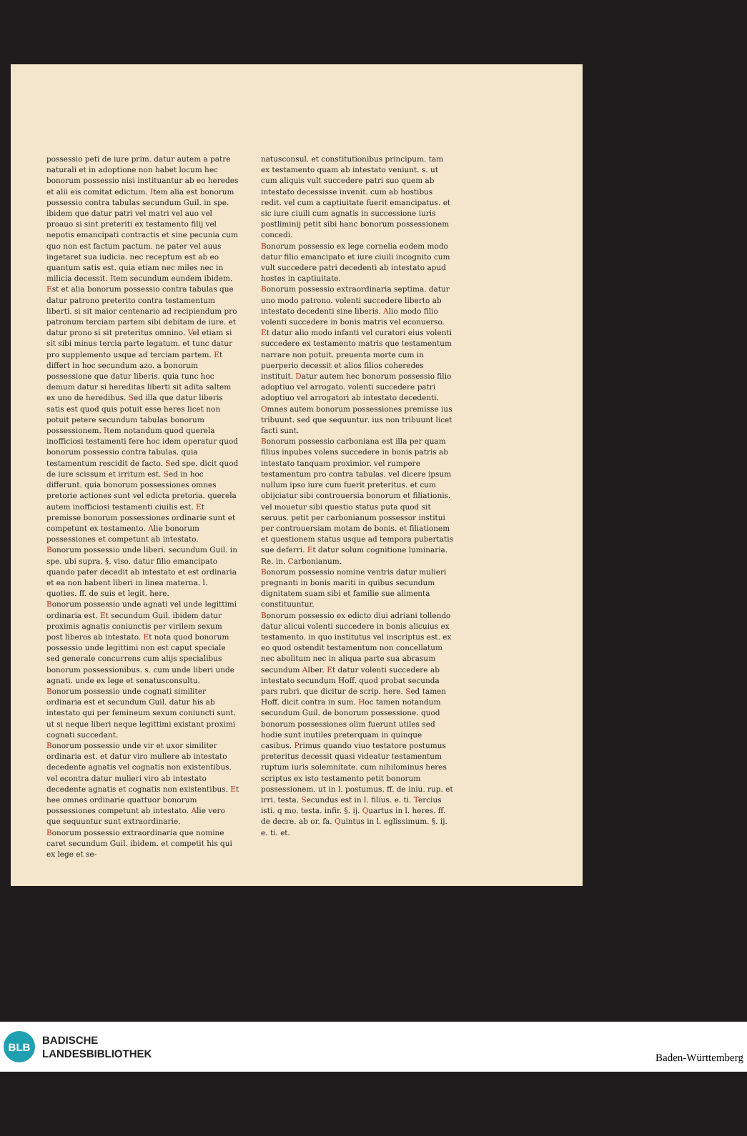possessio peti de iure prim. datur autem a patre naturali et in adoptione non habet locum hec bonorum possessio nisi instituantur ab eo heredes et alii eis comitat edictum. Item alia est bonorum possessio contra tabulas secundum Guil. in spe. ibidem que datur patri vel matri vel auo vel proauo si sint preteriti ex testamento filij vel nepotis emancipati contractis et sine pecunia cum quo non est factum pactum. ne pater vel auus ingetaret sua iudicia. nec receptum est ab eo quantum satis est. quia etiam nec miles nec in milicia decessit. Item secundum eundem ibidem. Est et alia bonorum possessio contra tabulas que datur patrono preterito contra testamentum liberti. si sit maior centenario ad recipiendum pro patronum terciam partem sibi debitam de iure. et datur prono si sit preteritus omnino. Vel etiam si sit sibi minus tercia parte legatum. et tunc datur pro supplemento usque ad terciam partem. Et differt in hoc secundum azo. a bonorum possessione que datur liberis. quia tunc hoc demum datur si hereditas liberti sit adita saltem ex uno de heredibus. Sed illa que datur liberis satis est quod quis potuit esse heres licet non potuit petere secundum tabulas bonorum possessionem. Item notandum quod querela inofficiosi testamenti fere hoc idem operatur quod bonorum possessio contra tabulas. quia testamentum rescidit de facto. Sed spe. dicit quod de iure scissum et irritum est. Sed in hoc differunt. quia bonorum possessiones omnes pretorie actiones sunt vel edicta pretoria. querela autem inofficiosi testamenti ciuilis est. Et premisse bonorum possessiones ordinarie sunt et competunt ex testamento. Alie bonorum possessiones et competunt ab intestato.
Bonorum possessio unde liberi. secundum Guil. in spe. ubi supra. §. viso. datur filio emancipato quando pater decedit ab intestato et est ordinaria et ea non habent liberi in linea materna. l. quoties. ff. de suis et legit. here.
Bonorum possessio unde agnati vel unde legittimi ordinaria est. Et secundum Guil. ibidem datur proximis agnatis coniunctis per virilem sexum post liberos ab intestato. Et nota quod bonorum possessio unde legittimi non est caput speciale sed generale concurrens cum alijs specialibus bonorum possessionibus. s. cum unde liberi unde agnati. unde ex lege et senatusconsultu.
Bonorum possessio unde cognati similiter ordinaria est et secundum Guil. datur his ab intestato qui per femineum sexum coniuncti sunt. ut si neque liberi neque legittimi existant proximi cognati succedant.
Bonorum possessio unde vir et uxor similiter ordinaria est. et datur viro muliere ab intestato decedente agnatis vel cognatis non existentibus. vel econtra datur mulieri viro ab intestato decedente agnatis et cognatis non existentibus. Et hee omnes ordinarie quattuor bonorum possessiones competunt ab intestato. Alie vero que sequuntur sunt extraordinarie.
Bonorum possessio extraordinaria que nomine caret secundum Guil. ibidem. et competit his qui ex lege et se-
natusconsul. et constitutionibus principum. tam ex testamento quam ab intestato veniunt. s. ut cum aliquis vult succedere patri suo quem ab intestato decessisse invenit. cum ab hostibus redit. vel cum a captiuitate fuerit emancipatus. et sic iure ciuili cum agnatis in successione iuris postliminij petit sibi hanc bonorum possessionem concedi.
Bonorum possessio ex lege cornelia eodem modo datur filio emancipato et iure ciuili incognito cum vult succedere patri decedenti ab intestato apud hostes in captiuitate.
Bonorum possessio extraordinaria septima. datur uno modo patrono. volenti succedere liberto ab intestato decedenti sine liberis. Alio modo filio volenti succedere in bonis matris vel econuerso. Et datur alio modo infanti vel curatori eius volenti succedere ex testamento matris que testamentum narrare non potuit. preuenta morte cum in puerperio decessit et alios filios coheredes instituit. Datur autem hec bonorum possessio filio adoptiuo vel arrogato. volenti succedere patri adoptiuo vel arrogatori ab intestato decedenti. Omnes autem bonorum possessiones premisse ius tribuunt. sed que sequuntur. ius non tribuunt licet facti sunt.
Bonorum possessio carboniana est illa per quam filius inpubes volens succedere in bonis patris ab intestato tanquam proximior. vel rumpere testamentum pro contra tabulas. vel dicere ipsum nullum ipso iure cum fuerit preteritus. et cum obijciatur sibi controuersia bonorum et filiationis. vel mouetur sibi questio status puta quod sit seruus. petit per carbonianum possessor institui per controuersiam motam de bonis. et filiationem et questionem status usque ad tempora pubertatis sue deferri. Et datur solum cognitione luminaria. Re. in. Carbonianum.
Bonorum possessio nomine ventris datur mulieri pregnanti in bonis mariti in quibus secundum dignitatem suam sibi et familie sue alimenta constituuntur.
Bonorum possessio ex edicto diui adriani tollendo datur alicui volenti succedere in bonis alicuius ex testamento. in quo institutus vel inscriptus est. ex eo quod ostendit testamentum non concellatum nec abolitum nec in aliqua parte sua abrasum secundum Alber. Et datur volenti succedere ab intestato secundum Hoff. quod probat secunda pars rubri. que dicitur de scrip. here. Sed tamen Hoff. dicit contra in sum. Hoc tamen notandum secundum Guil. de bonorum possessione. quod bonorum possessiones olim fuerunt utiles sed hodie sunt inutiles preterquam in quinque casibus. Primus quando viuo testatore postumus preteritus decessit quasi videatur testamentum ruptum iuris solemnitate. cum nihilominus heres scriptus ex isto testamento petit bonorum possessionem. ut in l. postumus. ff. de iniu. rup. et irri. testa. Secundus est in l. filius. e. ti. Tercius isti. q mo. testa. infir. §. ij. Quartus in l. heres. ff. de decre. ab or. fa. Quintus in l. eglissimum. §. ij. e. ti. et.
BLB
BADISCHE
LANDESBIBLIOTHEK
Baden-Württemberg